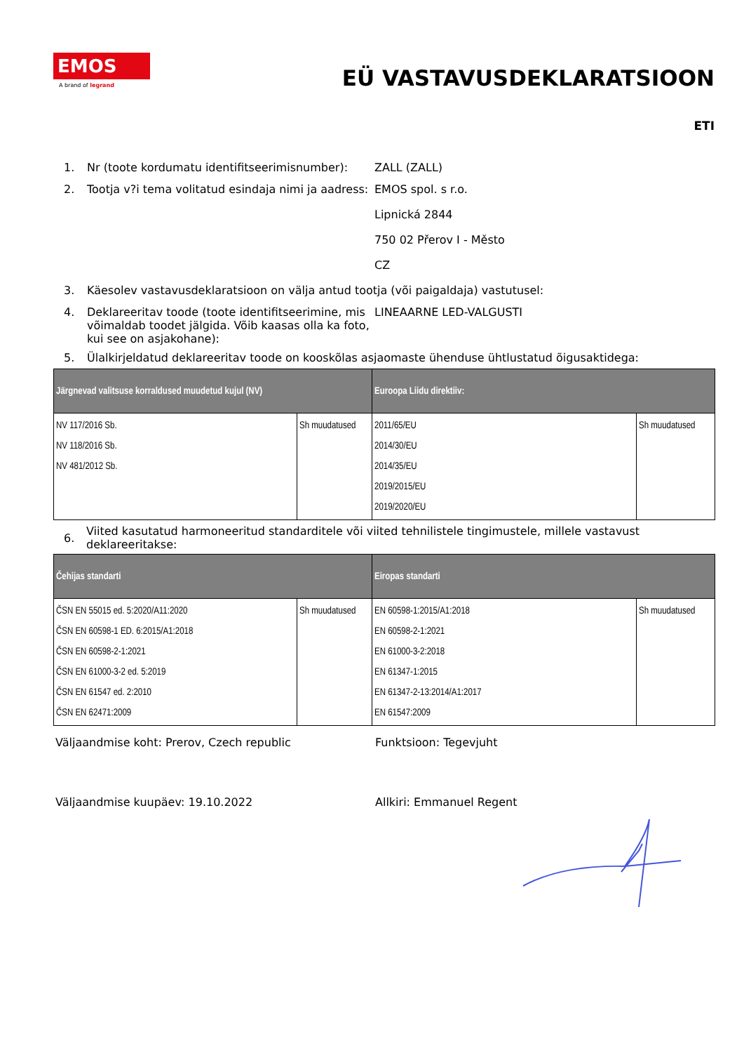EMOS
A brand of legrand
EÜ VASTAVUSDEKLARATSIOON
ETI
1. Nr (toote kordumatu identifitseerimisnumber):
ZALL (ZALL)
2. Tootja v?i tema volitatud esindaja nimi ja aadress:
EMOS spol. s r.o.
Lipnická 2844
750 02 Přerov I - Město
CZ
3. Käesolev vastavusdeklaratsioon on välja antud tootja (või paigaldaja) vastutusel:
4. Deklareeritav toode (toote identifitseerimine, mis võimaldab toodet jälgida. Võib kaasas olla ka foto, kui see on asjakohane):
LINEAARNE LED-VALGUSTI
5. Ülalkirjeldatud deklareeritav toode on kooskõlas asjaomaste ühenduse ühtlustatud õigusaktidega:
| Järgnevad valitsuse korraldused muudetud kujul (NV) | | Euroopa Liidu direktiiv: | |
| --- | --- | --- | --- |
| NV 117/2016 Sb. NV 118/2016 Sb. NV 481/2012 Sb. | Sh muudatused | 2011/65/EU 2014/30/EU 2014/35/EU 2019/2015/EU 2019/2020/EU | Sh muudatused |
6.
Viited kasutatud harmoneeritud standarditele või viited tehnilistele tingimustele, millele vastavust deklareeritakse:
| Čehijas standarti | | Eiropas standarti | |
| --- | --- | --- | --- |
| ČSN EN 55015 ed. 5:2020/A11:2020 ČSN EN 60598-1 ED. 6:2015/A1:2018 ČSN EN 60598-2-1:2021 ČSN EN 61000-3-2 ed. 5:2019 ČSN EN 61547 ed. 2:2010 ČSN EN 62471:2009 | Sh muudatused | EN 60598-1:2015/A1:2018 EN 60598-2-1:2021 EN 61000-3-2:2018 EN 61347-1:2015 EN 61347-2-13:2014/A1:2017 EN 61547:2009 | Sh muudatused |
Väljaandmise koht: Prerov, Czech republic Funktsioon: Tegevjuht
Väljaandmise kuupäev: 19.10.2022 Allkiri: Emmanuel Regent